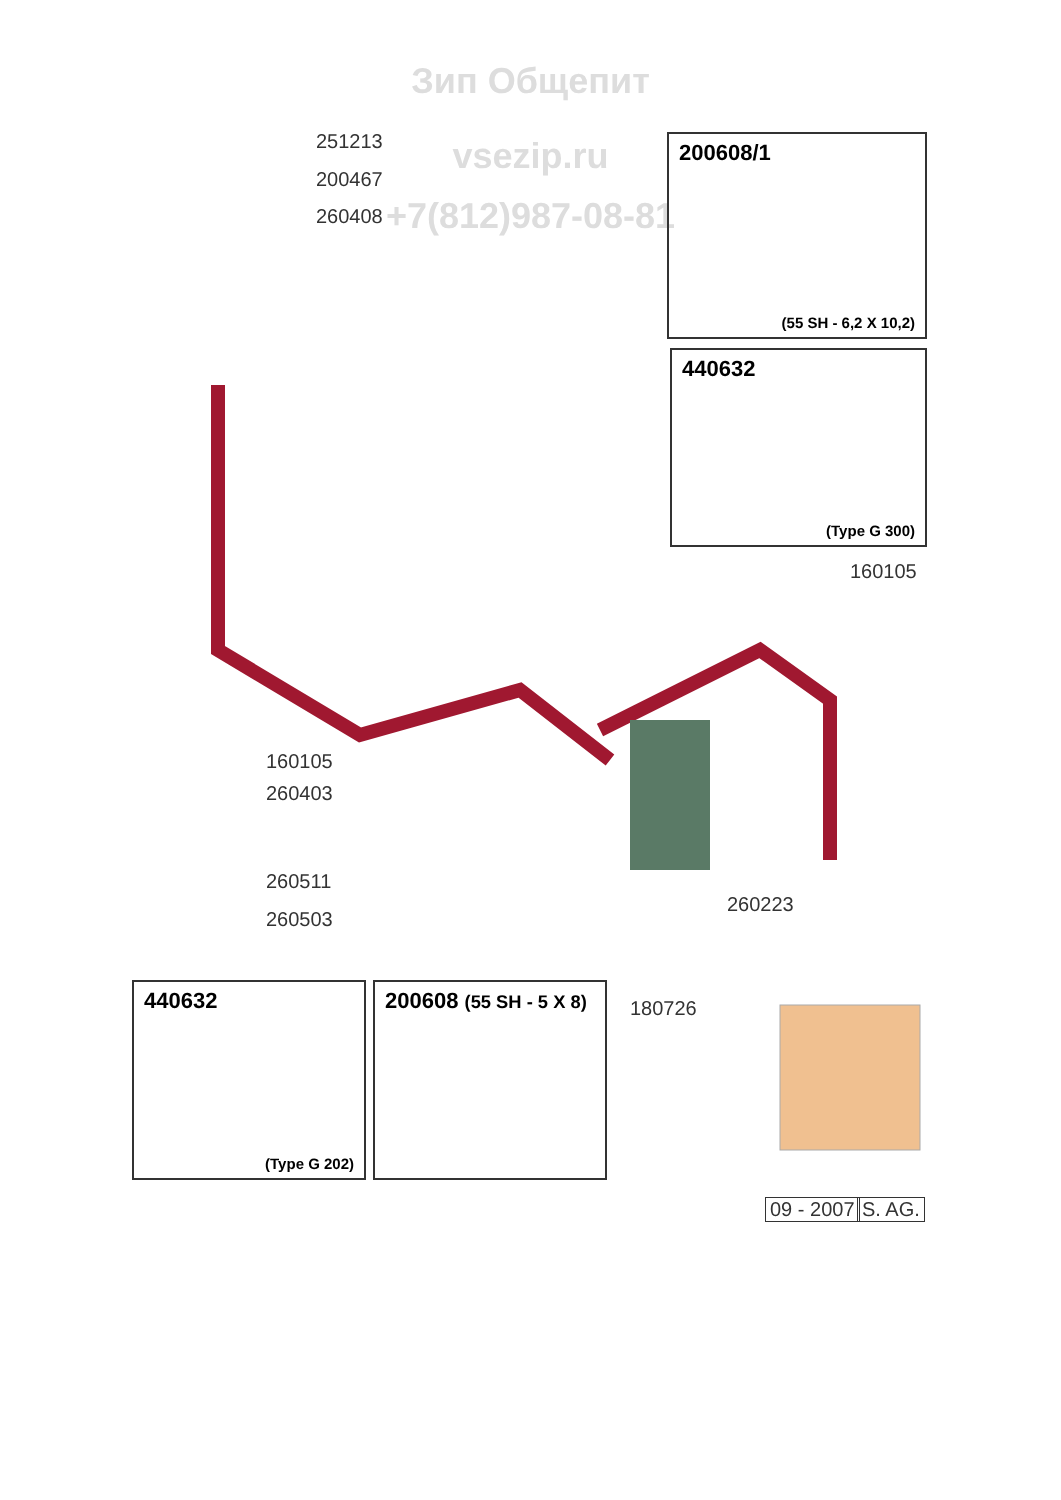Зип Общепит
vsezip.ru
+7(812)987-08-81
251213
200467
260408
160105
160105
260403
260511
260503
260223
180726
200608/1
(55 SH - 6,2 X 10,2)
440632
(Type G 300)
440632
(Type G 202)
200608 (55 SH - 5 X 8)
09 - 2007 S. AG.